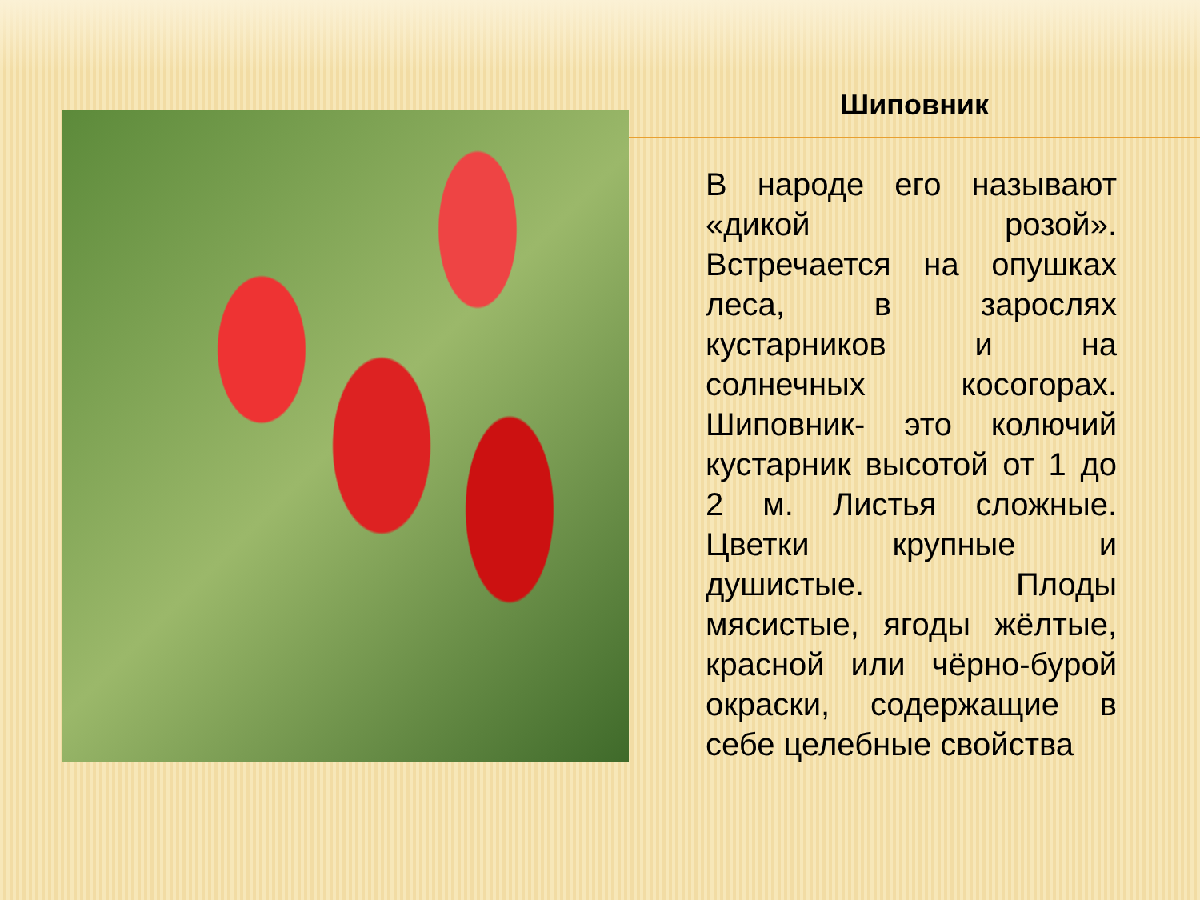Шиповник
В народе его называют «дикой розой». Встречается на опушках леса, в зарослях кустарников и на солнечных косогорах. Шиповник- это колючий кустарник высотой от 1 до 2 м. Листья сложные. Цветки крупные и душистые. Плоды мясистые, ягоды жёлтые, красной или чёрно-бурой окраски, содержащие в себе целебные свойства